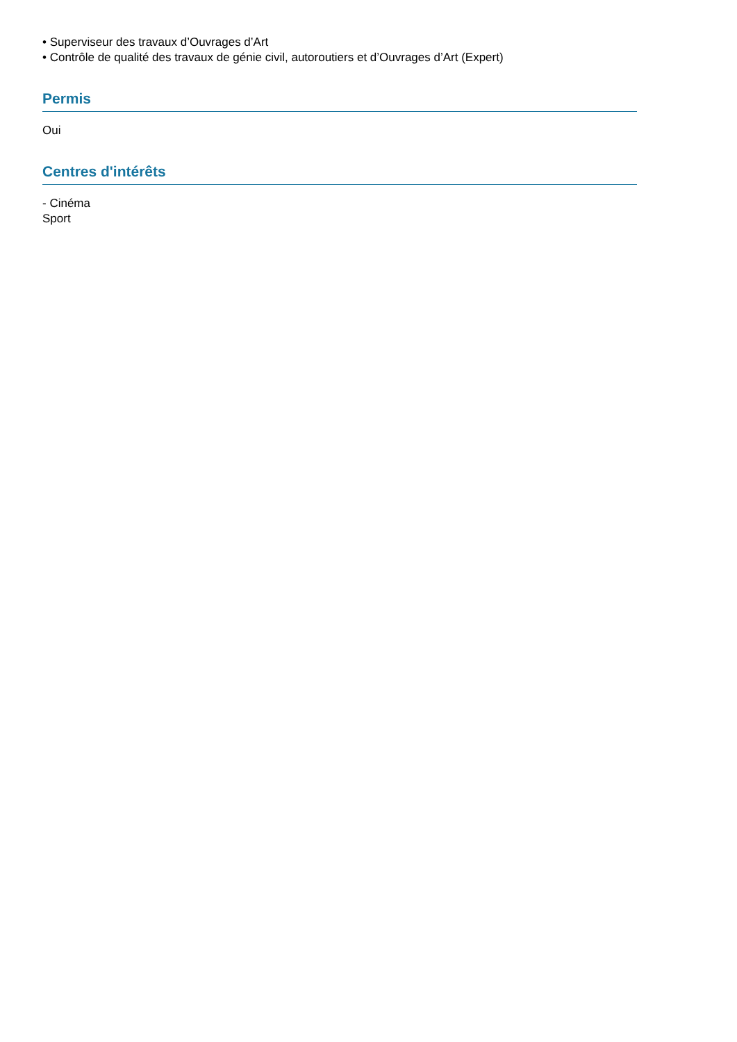• Superviseur des travaux d’Ouvrages d’Art
• Contrôle de qualité des travaux de génie civil, autoroutiers et d’Ouvrages d’Art (Expert)
Permis
Oui
Centres d'intérêts
- Cinéma
Sport